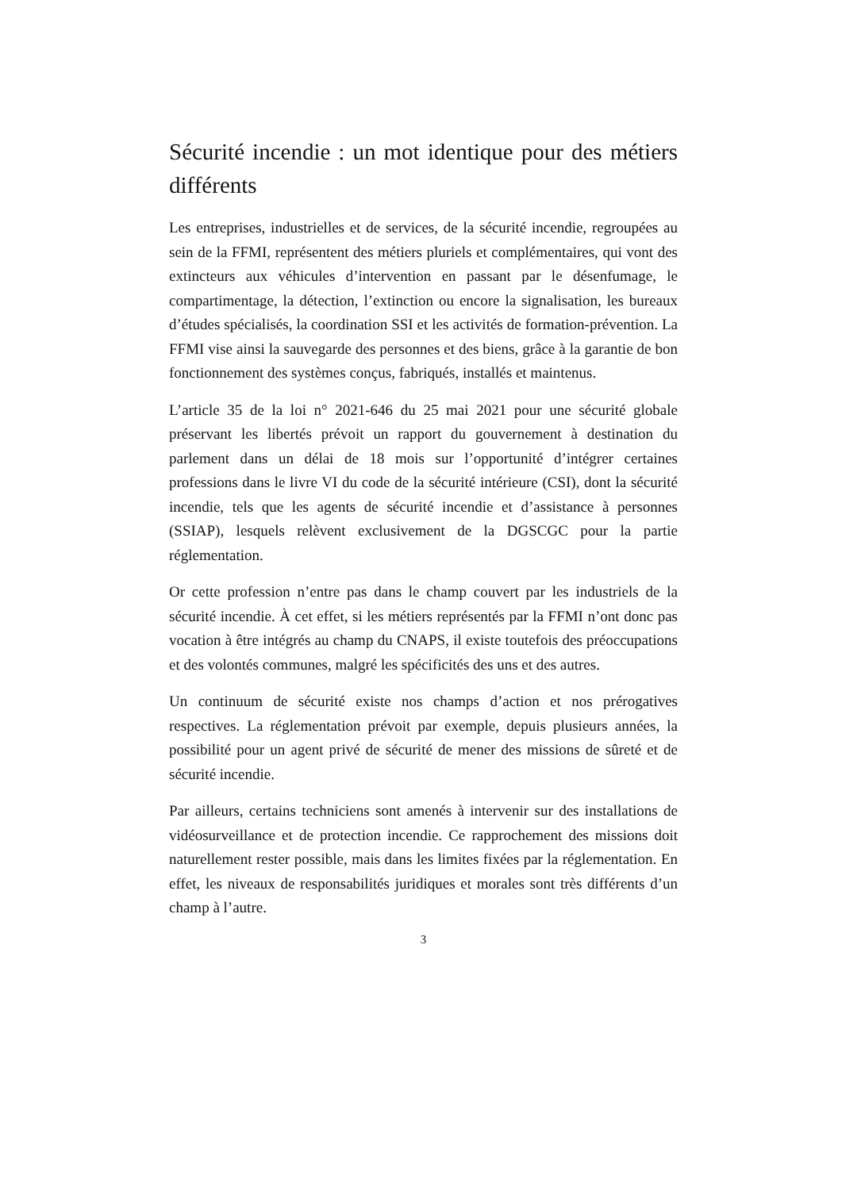Sécurité incendie : un mot identique pour des métiers différents
Les entreprises, industrielles et de services, de la sécurité incendie, regroupées au sein de la FFMI, représentent des métiers pluriels et complémentaires, qui vont des extincteurs aux véhicules d’intervention en passant par le désenfumage, le compartimentage, la détection, l’extinction ou encore la signalisation, les bureaux d’études spécialisés, la coordination SSI et les activités de formation-prévention. La FFMI vise ainsi la sauvegarde des personnes et des biens, grâce à la garantie de bon fonctionnement des systèmes conçus, fabriqués, installés et maintenus.
L’article 35 de la loi n° 2021-646 du 25 mai 2021 pour une sécurité globale préservant les libertés prévoit un rapport du gouvernement à destination du parlement dans un délai de 18 mois sur l’opportunité d’intégrer certaines professions dans le livre VI du code de la sécurité intérieure (CSI), dont la sécurité incendie, tels que les agents de sécurité incendie et d’assistance à personnes (SSIAP), lesquels relèvent exclusivement de la DGSCGC pour la partie réglementation.
Or cette profession n’entre pas dans le champ couvert par les industriels de la sécurité incendie. À cet effet, si les métiers représentés par la FFMI n’ont donc pas vocation à être intégrés au champ du CNAPS, il existe toutefois des préoccupations et des volontés communes, malgré les spécificités des uns et des autres.
Un continuum de sécurité existe nos champs d’action et nos prérogatives respectives. La réglementation prévoit par exemple, depuis plusieurs années, la possibilité pour un agent privé de sécurité de mener des missions de sûreté et de sécurité incendie.
Par ailleurs, certains techniciens sont amenés à intervenir sur des installations de vidéosurveillance et de protection incendie. Ce rapprochement des missions doit naturellement rester possible, mais dans les limites fixées par la réglementation. En effet, les niveaux de responsabilités juridiques et morales sont très différents d’un champ à l’autre.
3